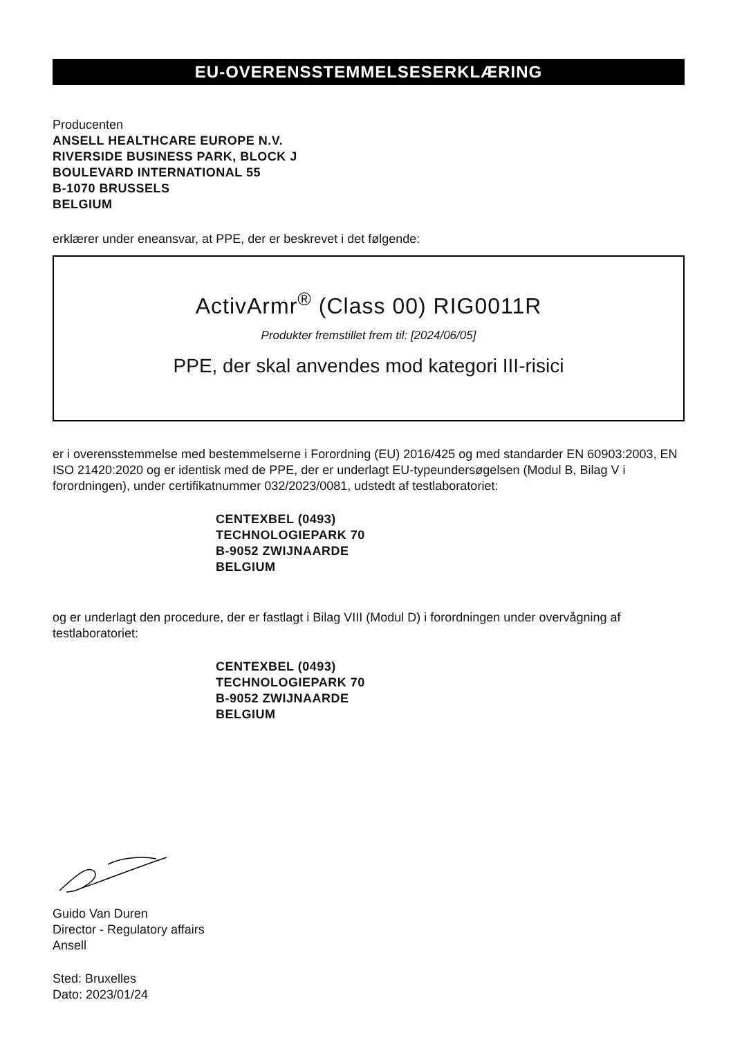EU-OVERENSSTEMMELSESERKLÆRING
Producenten
ANSELL HEALTHCARE EUROPE N.V.
RIVERSIDE BUSINESS PARK, BLOCK J
BOULEVARD INTERNATIONAL 55
B-1070 BRUSSELS
BELGIUM
erklærer under eneansvar, at PPE, der er beskrevet i det følgende:
ActivArmr<sup>®</sup> (Class 00) RIG0011R
Produkter fremstillet frem til: [2024/06/05]
PPE, der skal anvendes mod kategori III-risici
er i overensstemmelse med bestemmelserne i Forordning (EU) 2016/425 og med standarder EN 60903:2003, EN ISO 21420:2020 og er identisk med de PPE, der er underlagt EU-typeundersøgelsen (Modul B, Bilag V i forordningen), under certifikatnummer 032/2023/0081, udstedt af testlaboratoriet:
CENTEXBEL (0493)
TECHNOLOGIEPARK 70
B-9052 ZWIJNAARDE
BELGIUM
og er underlagt den procedure, der er fastlagt i Bilag VIII (Modul D) i forordningen under overvågning af testlaboratoriet:
CENTEXBEL (0493)
TECHNOLOGIEPARK 70
B-9052 ZWIJNAARDE
BELGIUM
Guido Van Duren
Director - Regulatory affairs
Ansell
Sted: Bruxelles
Dato: 2023/01/24